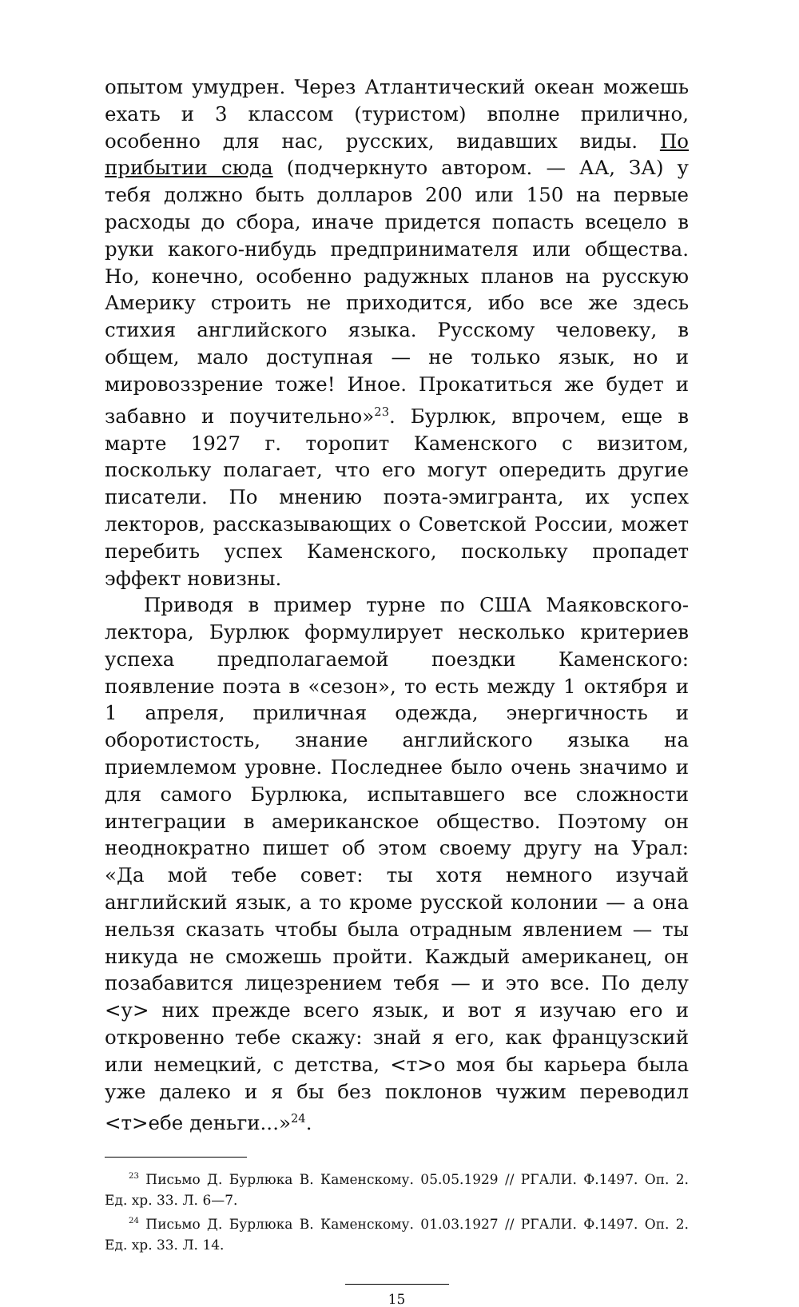опытом умудрен. Через Атлантический океан можешь ехать и 3 классом (туристом) вполне прилично, особенно для нас, русских, видавших виды. По прибытии сюда (подчеркнуто автором. — АА, ЗА) у тебя должно быть долларов 200 или 150 на первые расходы до сбора, иначе придется попасть всецело в руки какого-нибудь предпринимателя или общества. Но, конечно, особенно радужных планов на русскую Америку строить не приходится, ибо все же здесь стихия английского языка. Русскому человеку, в общем, мало доступная — не только язык, но и мировоззрение тоже! Иное. Прокатиться же будет и забавно и поучительно»<sup>23</sup>. Бурлюк, впрочем, еще в марте 1927 г. торопит Каменского с визитом, поскольку полагает, что его могут опередить другие писатели. По мнению поэта-эмигранта, их успех лекторов, рассказывающих о Советской России, может перебить успех Каменского, поскольку пропадет эффект новизны.
Приводя в пример турне по США Маяковского-лектора, Бурлюк формулирует несколько критериев успеха предполагаемой поездки Каменского: появление поэта в «сезон», то есть между 1 октября и 1 апреля, приличная одежда, энергичность и оборотистость, знание английского языка на приемлемом уровне. Последнее было очень значимо и для самого Бурлюка, испытавшего все сложности интеграции в американское общество. Поэтому он неоднократно пишет об этом своему другу на Урал: «Да мой тебе совет: ты хотя немного изучай английский язык, а то кроме русской колонии — а она нельзя сказать чтобы была отрадным явлением — ты никуда не сможешь пройти. Каждый американец, он позабавится лицезрением тебя — и это все. По делу <у> них прежде всего язык, и вот я изучаю его и откровенно тебе скажу: знай я его, как французский или немецкий, с детства, <т>о моя бы карьера была уже далеко и я бы без поклонов чужим переводил <т>ебе деньги...»<sup>24</sup>.
<sup>23</sup> Письмо Д. Бурлюка В. Каменскому. 05.05.1929 // РГАЛИ. Ф.1497. Оп. 2. Ед. хр. 33. Л. 6—7.
<sup>24</sup> Письмо Д. Бурлюка В. Каменскому. 01.03.1927 // РГАЛИ. Ф.1497. Оп. 2. Ед. хр. 33. Л. 14.
15